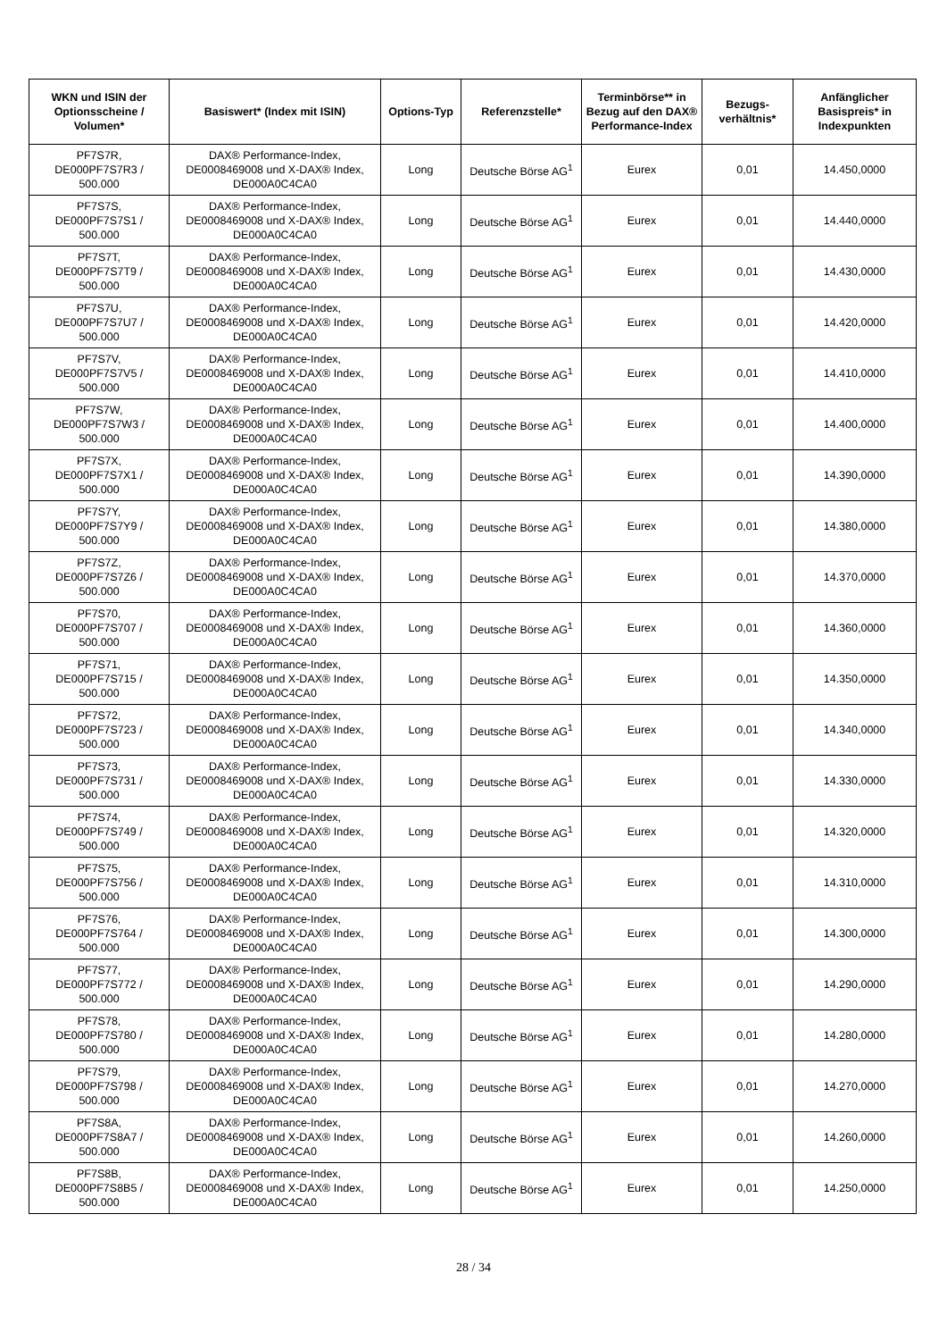| WKN und ISIN der Optionsscheine / Volumen* | Basiswert* (Index mit ISIN) | Options-Typ | Referenzstelle* | Terminbörse** in Bezug auf den DAX® Performance-Index | Bezugs-verhältnis* | Anfänglicher Basispreis* in Indexpunkten |
| --- | --- | --- | --- | --- | --- | --- |
| PF7S7R, DE000PF7S7R3 / 500.000 | DAX® Performance-Index, DE0008469008 und X-DAX® Index, DE000A0C4CA0 | Long | Deutsche Börse AG<sup>1</sup> | Eurex | 0,01 | 14.450,0000 |
| PF7S7S, DE000PF7S7S1 / 500.000 | DAX® Performance-Index, DE0008469008 und X-DAX® Index, DE000A0C4CA0 | Long | Deutsche Börse AG<sup>1</sup> | Eurex | 0,01 | 14.440,0000 |
| PF7S7T, DE000PF7S7T9 / 500.000 | DAX® Performance-Index, DE0008469008 und X-DAX® Index, DE000A0C4CA0 | Long | Deutsche Börse AG<sup>1</sup> | Eurex | 0,01 | 14.430,0000 |
| PF7S7U, DE000PF7S7U7 / 500.000 | DAX® Performance-Index, DE0008469008 und X-DAX® Index, DE000A0C4CA0 | Long | Deutsche Börse AG<sup>1</sup> | Eurex | 0,01 | 14.420,0000 |
| PF7S7V, DE000PF7S7V5 / 500.000 | DAX® Performance-Index, DE0008469008 und X-DAX® Index, DE000A0C4CA0 | Long | Deutsche Börse AG<sup>1</sup> | Eurex | 0,01 | 14.410,0000 |
| PF7S7W, DE000PF7S7W3 / 500.000 | DAX® Performance-Index, DE0008469008 und X-DAX® Index, DE000A0C4CA0 | Long | Deutsche Börse AG<sup>1</sup> | Eurex | 0,01 | 14.400,0000 |
| PF7S7X, DE000PF7S7X1 / 500.000 | DAX® Performance-Index, DE0008469008 und X-DAX® Index, DE000A0C4CA0 | Long | Deutsche Börse AG<sup>1</sup> | Eurex | 0,01 | 14.390,0000 |
| PF7S7Y, DE000PF7S7Y9 / 500.000 | DAX® Performance-Index, DE0008469008 und X-DAX® Index, DE000A0C4CA0 | Long | Deutsche Börse AG<sup>1</sup> | Eurex | 0,01 | 14.380,0000 |
| PF7S7Z, DE000PF7S7Z6 / 500.000 | DAX® Performance-Index, DE0008469008 und X-DAX® Index, DE000A0C4CA0 | Long | Deutsche Börse AG<sup>1</sup> | Eurex | 0,01 | 14.370,0000 |
| PF7S70, DE000PF7S707 / 500.000 | DAX® Performance-Index, DE0008469008 und X-DAX® Index, DE000A0C4CA0 | Long | Deutsche Börse AG<sup>1</sup> | Eurex | 0,01 | 14.360,0000 |
| PF7S71, DE000PF7S715 / 500.000 | DAX® Performance-Index, DE0008469008 und X-DAX® Index, DE000A0C4CA0 | Long | Deutsche Börse AG<sup>1</sup> | Eurex | 0,01 | 14.350,0000 |
| PF7S72, DE000PF7S723 / 500.000 | DAX® Performance-Index, DE0008469008 und X-DAX® Index, DE000A0C4CA0 | Long | Deutsche Börse AG<sup>1</sup> | Eurex | 0,01 | 14.340,0000 |
| PF7S73, DE000PF7S731 / 500.000 | DAX® Performance-Index, DE0008469008 und X-DAX® Index, DE000A0C4CA0 | Long | Deutsche Börse AG<sup>1</sup> | Eurex | 0,01 | 14.330,0000 |
| PF7S74, DE000PF7S749 / 500.000 | DAX® Performance-Index, DE0008469008 und X-DAX® Index, DE000A0C4CA0 | Long | Deutsche Börse AG<sup>1</sup> | Eurex | 0,01 | 14.320,0000 |
| PF7S75, DE000PF7S756 / 500.000 | DAX® Performance-Index, DE0008469008 und X-DAX® Index, DE000A0C4CA0 | Long | Deutsche Börse AG<sup>1</sup> | Eurex | 0,01 | 14.310,0000 |
| PF7S76, DE000PF7S764 / 500.000 | DAX® Performance-Index, DE0008469008 und X-DAX® Index, DE000A0C4CA0 | Long | Deutsche Börse AG<sup>1</sup> | Eurex | 0,01 | 14.300,0000 |
| PF7S77, DE000PF7S772 / 500.000 | DAX® Performance-Index, DE0008469008 und X-DAX® Index, DE000A0C4CA0 | Long | Deutsche Börse AG<sup>1</sup> | Eurex | 0,01 | 14.290,0000 |
| PF7S78, DE000PF7S780 / 500.000 | DAX® Performance-Index, DE0008469008 und X-DAX® Index, DE000A0C4CA0 | Long | Deutsche Börse AG<sup>1</sup> | Eurex | 0,01 | 14.280,0000 |
| PF7S79, DE000PF7S798 / 500.000 | DAX® Performance-Index, DE0008469008 und X-DAX® Index, DE000A0C4CA0 | Long | Deutsche Börse AG<sup>1</sup> | Eurex | 0,01 | 14.270,0000 |
| PF7S8A, DE000PF7S8A7 / 500.000 | DAX® Performance-Index, DE0008469008 und X-DAX® Index, DE000A0C4CA0 | Long | Deutsche Börse AG<sup>1</sup> | Eurex | 0,01 | 14.260,0000 |
| PF7S8B, DE000PF7S8B5 / 500.000 | DAX® Performance-Index, DE0008469008 und X-DAX® Index, DE000A0C4CA0 | Long | Deutsche Börse AG<sup>1</sup> | Eurex | 0,01 | 14.250,0000 |
28 / 34